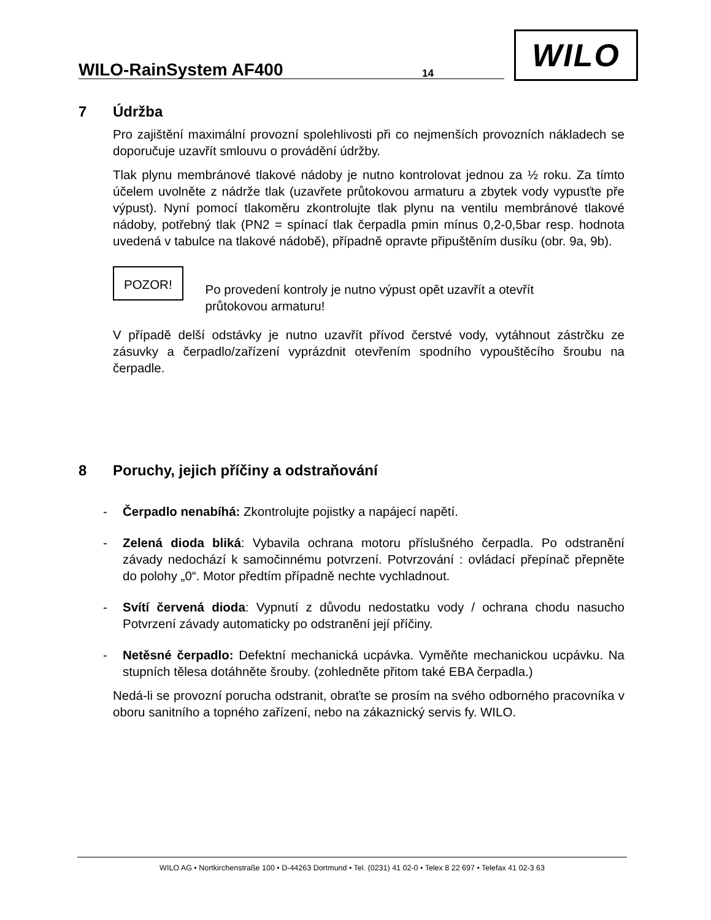WILO-RainSystem AF400
14
WILO
7 Údržba
Pro zajištění maximální provozní spolehlivosti při co nejmenších provozních nákladech se doporučuje uzavřít smlouvu o provádění údržby.
Tlak plynu membránové tlakové nádoby je nutno kontrolovat jednou za ½ roku. Za tímto účelem uvolněte z nádrže tlak (uzavřete průtokovou armaturu a zbytek vody vypusťte pře výpust). Nyní pomocí tlakoměru zkontrolujte tlak plynu na ventilu membránové tlakové nádoby, potřebný tlak (PN2 = spínací tlak čerpadla pmin mínus 0,2-0,5bar resp. hodnota uvedená v tabulce na tlakové nádobě), případně opravte připuštěním dusíku (obr. 9a, 9b).
POZOR!
Po provedení kontroly je nutno výpust opět uzavřít a otevřít
průtokovou armaturu!
V případě delší odstávky je nutno uzavřít přívod čerstvé vody, vytáhnout zástrčku ze zásuvky a čerpadlo/zařízení vyprázdnit otevřením spodního vypouštěcího šroubu na čerpadle.
8 Poruchy, jejich příčiny a odstraňování
- Čerpadlo nenabíhá: Zkontrolujte pojistky a napájecí napětí.
- Zelená dioda bliká: Vybavila ochrana motoru příslušného čerpadla. Po odstranění závady nedochází k samočinnému potvrzení. Potvrzování : ovládací přepínač přepněte do polohy „0“. Motor předtím případně nechte vychladnout.
- Svítí červená dioda: Vypnutí z důvodu nedostatku vody / ochrana chodu nasucho Potvrzení závady automaticky po odstranění její příčiny.
- Netěsné čerpadlo: Defektní mechanická ucpávka. Vyměňte mechanickou ucpávku. Na stupních tělesa dotáhněte šrouby. (zohledněte přitom také EBA čerpadla.)
Nedá-li se provozní porucha odstranit, obraťte se prosím na svého odborného pracovníka v oboru sanitního a topného zařízení, nebo na zákaznický servis fy. WILO.
WILO AG • Nortkirchenstraße 100 • D-44263 Dortmund • Tel. (0231) 41 02-0 • Telex 8 22 697 • Telefax 41 02-3 63